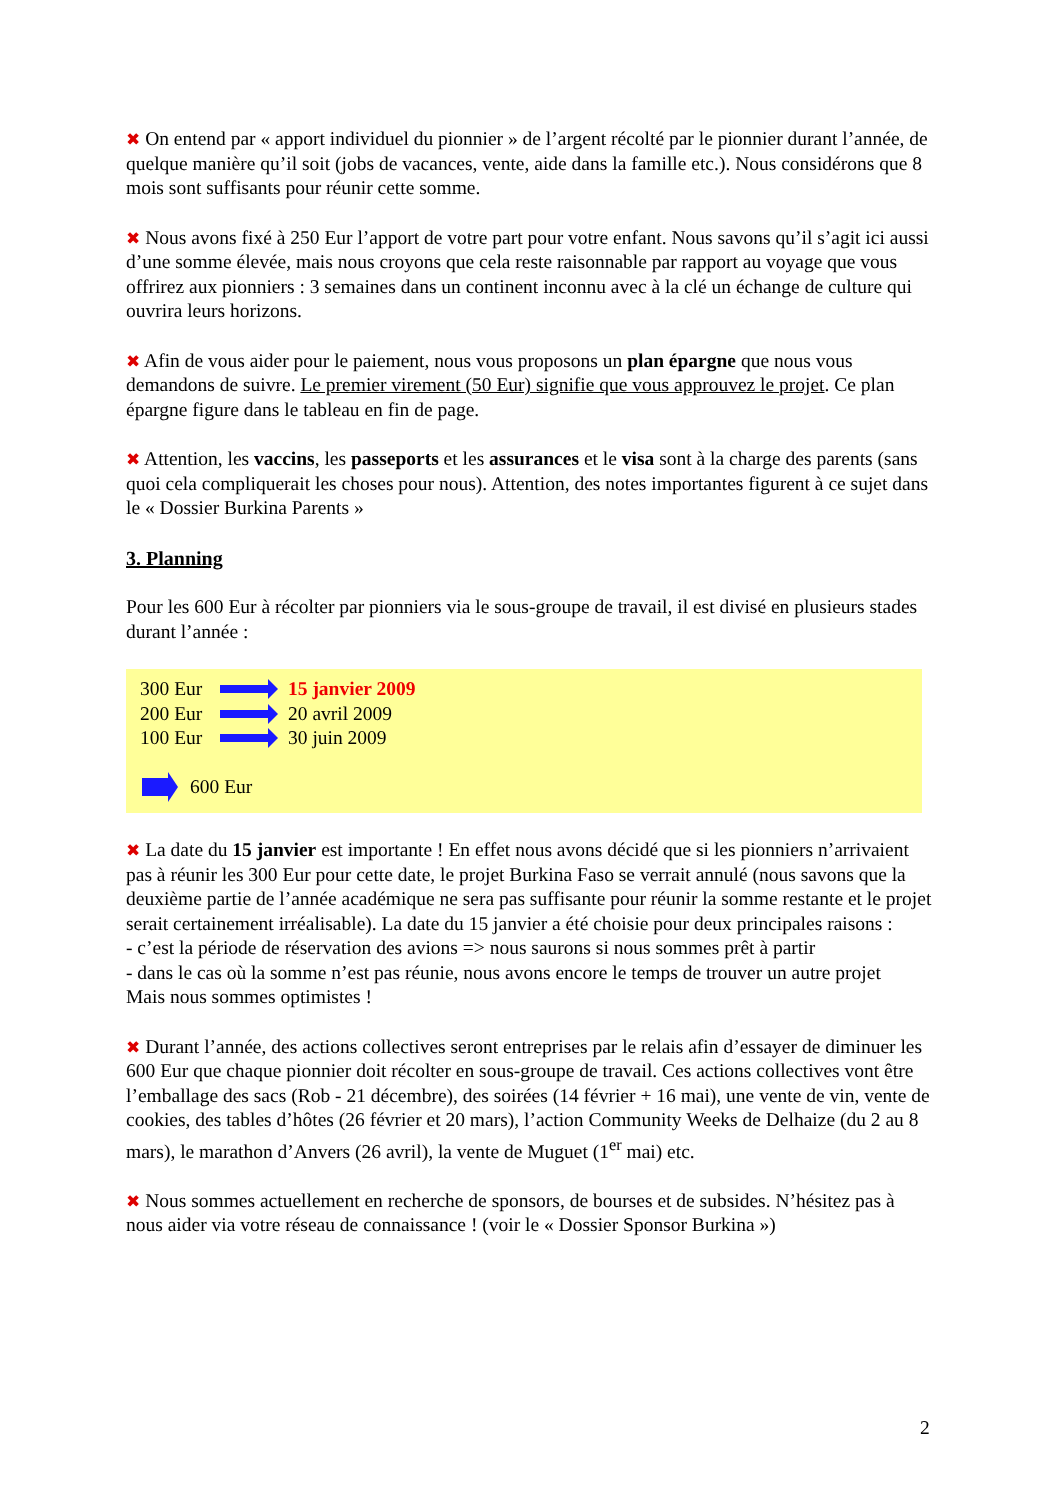✖ On entend par « apport individuel du pionnier » de l’argent récolté par le pionnier durant l’année, de quelque manière qu’il soit (jobs de vacances, vente, aide dans la famille etc.). Nous considérons que 8 mois sont suffisants pour réunir cette somme.
✖ Nous avons fixé à 250 Eur l’apport de votre part pour votre enfant. Nous savons qu’il s’agit ici aussi d’une somme élevée, mais nous croyons que cela reste raisonnable par rapport au voyage que vous offrirez aux pionniers : 3 semaines dans un continent inconnu avec à la clé un échange de culture qui ouvrira leurs horizons.
✖ Afin de vous aider pour le paiement, nous vous proposons un plan épargne que nous vous demandons de suivre. Le premier virement (50 Eur) signifie que vous approuvez le projet. Ce plan épargne figure dans le tableau en fin de page.
✖ Attention, les vaccins, les passeports et les assurances et le visa sont à la charge des parents (sans quoi cela compliquerait les choses pour nous). Attention, des notes importantes figurent à ce sujet dans le « Dossier Burkina Parents »
3. Planning
Pour les 600 Eur à récolter par pionniers via le sous-groupe de travail, il est divisé en plusieurs stades durant l’année :
300 Eur 15 janvier 2009
200 Eur 20 avril 2009
100 Eur 30 juin 2009
600 Eur
✖ La date du 15 janvier est importante ! En effet nous avons décidé que si les pionniers n’arrivaient pas à réunir les 300 Eur pour cette date, le projet Burkina Faso se verrait annulé (nous savons que la deuxième partie de l’année académique ne sera pas suffisante pour réunir la somme restante et le projet serait certainement irréalisable). La date du 15 janvier a été choisie pour deux principales raisons :
- c’est la période de réservation des avions => nous saurons si nous sommes prêt à partir
- dans le cas où la somme n’est pas réunie, nous avons encore le temps de trouver un autre projet
Mais nous sommes optimistes !
✖ Durant l’année, des actions collectives seront entreprises par le relais afin d’essayer de diminuer les 600 Eur que chaque pionnier doit récolter en sous-groupe de travail. Ces actions collectives vont être l’emballage des sacs (Rob - 21 décembre), des soirées (14 février + 16 mai), une vente de vin, vente de cookies, des tables d’hôtes (26 février et 20 mars), l’action Community Weeks de Delhaize (du 2 au 8 mars), le marathon d’Anvers (26 avril), la vente de Muguet (1<sup>er</sup> mai) etc.
✖ Nous sommes actuellement en recherche de sponsors, de bourses et de subsides. N’hésitez pas à nous aider via votre réseau de connaissance ! (voir le « Dossier Sponsor Burkina »)
2